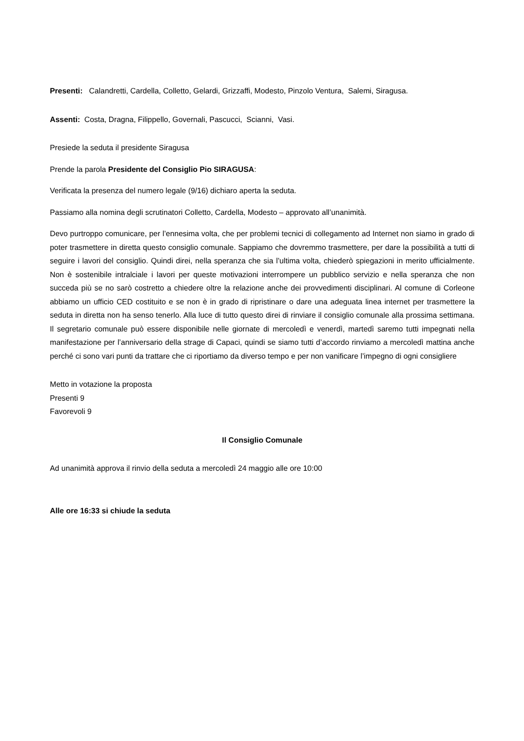Presenti: Calandretti, Cardella, Colletto, Gelardi, Grizzaffi, Modesto, Pinzolo Ventura, Salemi, Siragusa.
Assenti: Costa, Dragna, Filippello, Governali, Pascucci, Scianni, Vasi.
Presiede la seduta il presidente Siragusa
Prende la parola Presidente del Consiglio Pio SIRAGUSA:
Verificata la presenza del numero legale (9/16) dichiaro aperta la seduta.
Passiamo alla nomina degli scrutinatori Colletto, Cardella, Modesto – approvato all’unanimità.
Devo purtroppo comunicare, per l’ennesima volta, che per problemi tecnici di collegamento ad Internet non siamo in grado di poter trasmettere in diretta questo consiglio comunale. Sappiamo che dovremmo trasmettere, per dare la possibilità a tutti di seguire i lavori del consiglio. Quindi direi, nella speranza che sia l’ultima volta, chiederò spiegazioni in merito ufficialmente. Non è sostenibile intralciale i lavori per queste motivazioni interrompere un pubblico servizio e nella speranza che non succeda più se no sarò costretto a chiedere oltre la relazione anche dei provvedimenti disciplinari. Al comune di Corleone abbiamo un ufficio CED costituito e se non è in grado di ripristinare o dare una adeguata linea internet per trasmettere la seduta in diretta non ha senso tenerlo. Alla luce di tutto questo direi di rinviare il consiglio comunale alla prossima settimana. Il segretario comunale può essere disponibile nelle giornate di mercoledì e venerdì, martedì saremo tutti impegnati nella manifestazione per l’anniversario della strage di Capaci, quindi se siamo tutti d’accordo rinviamo a mercoledì mattina anche perché ci sono vari punti da trattare che ci riportiamo da diverso tempo e per non vanificare l’impegno di ogni consigliere
Metto in votazione la proposta
Presenti 9
Favorevoli 9
Il Consiglio Comunale
Ad unanimità approva il rinvio della seduta a mercoledì 24 maggio alle ore 10:00
Alle ore 16:33 si chiude la seduta